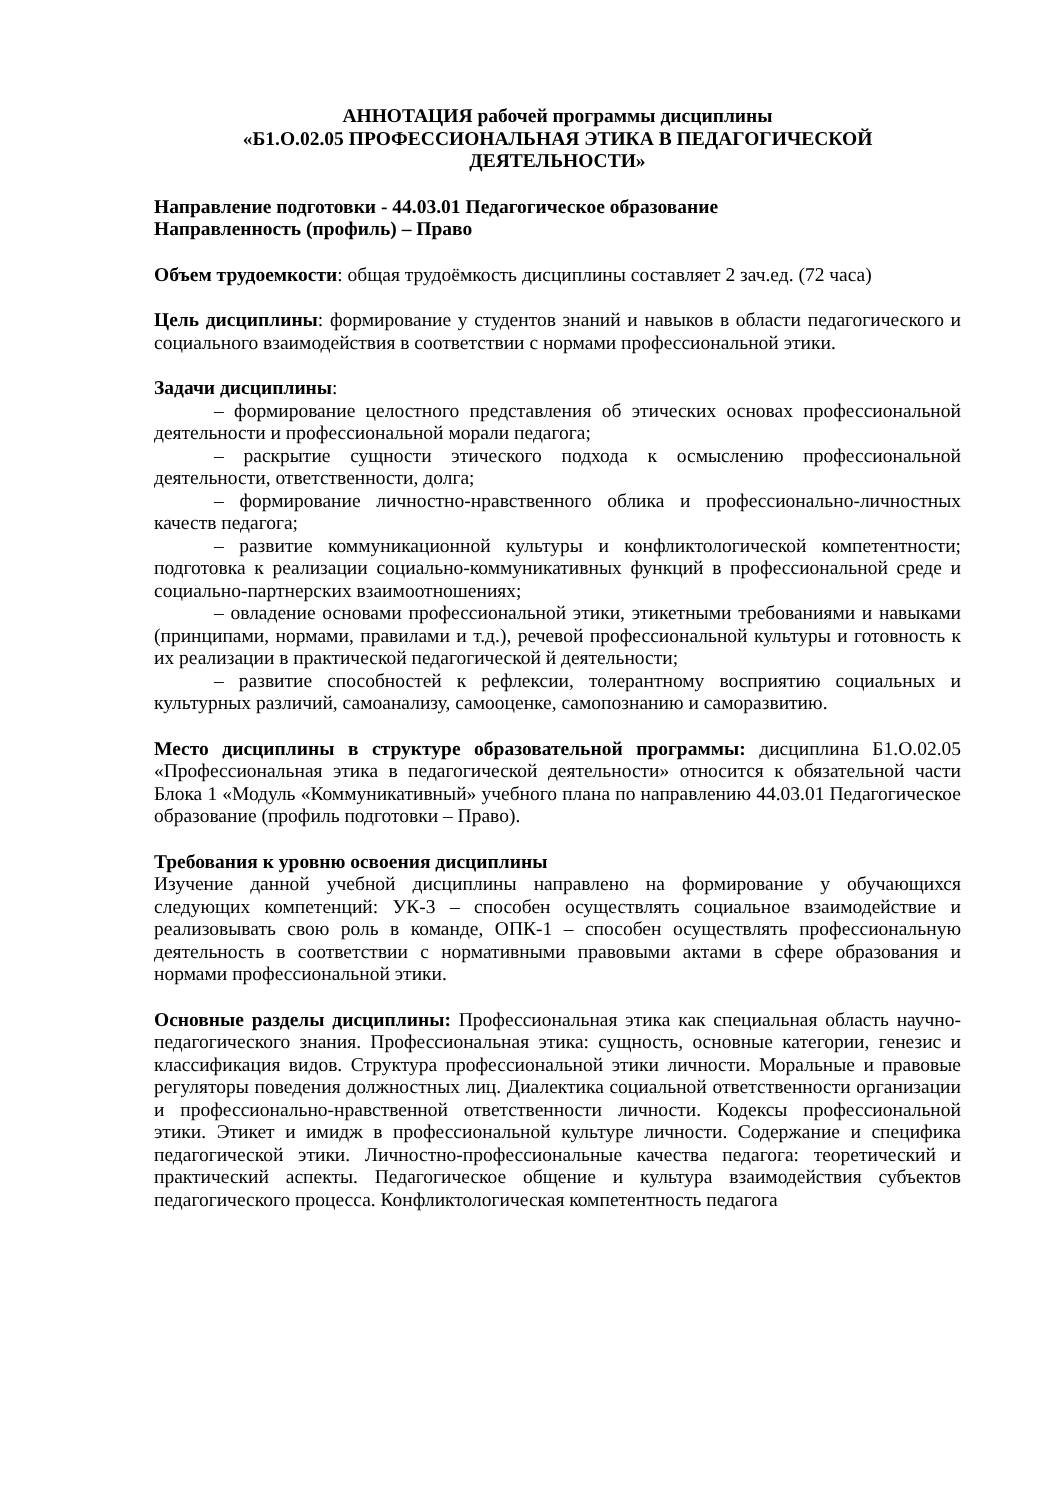АННОТАЦИЯ рабочей программы дисциплины
«Б1.О.02.05 ПРОФЕССИОНАЛЬНАЯ ЭТИКА В ПЕДАГОГИЧЕСКОЙ ДЕЯТЕЛЬНОСТИ»
Направление подготовки - 44.03.01 Педагогическое образование
Направленность (профиль) – Право
Объем трудоемкости: общая трудоёмкость дисциплины составляет 2 зач.ед. (72 часа)
Цель дисциплины: формирование у студентов знаний и навыков в области педагогического и социального взаимодействия в соответствии с нормами профессиональной этики.
Задачи дисциплины:
– формирование целостного представления об этических основах профессиональной деятельности и профессиональной морали педагога;
– раскрытие сущности этического подхода к осмыслению профессиональной деятельности, ответственности, долга;
– формирование личностно-нравственного облика и профессионально-личностных качеств педагога;
– развитие коммуникационной культуры и конфликтологической компетентности; подготовка к реализации социально-коммуникативных функций в профессиональной среде и социально-партнерских взаимоотношениях;
– овладение основами профессиональной этики, этикетными требованиями и навыками (принципами, нормами, правилами и т.д.), речевой профессиональной культуры и готовность к их реализации в практической педагогической й деятельности;
– развитие способностей к рефлексии, толерантному восприятию социальных и культурных различий, самоанализу, самооценке, самопознанию и саморазвитию.
Место дисциплины в структуре образовательной программы: дисциплина Б1.О.02.05 «Профессиональная этика в педагогической деятельности» относится к обязательной части Блока 1 «Модуль «Коммуникативный» учебного плана по направлению 44.03.01 Педагогическое образование (профиль подготовки – Право).
Требования к уровню освоения дисциплины
Изучение данной учебной дисциплины направлено на формирование у обучающихся следующих компетенций: УК-3 – способен осуществлять социальное взаимодействие и реализовывать свою роль в команде, ОПК-1 – способен осуществлять профессиональную деятельность в соответствии с нормативными правовыми актами в сфере образования и нормами профессиональной этики.
Основные разделы дисциплины: Профессиональная этика как специальная область научно-педагогического знания. Профессиональная этика: сущность, основные категории, генезис и классификация видов. Структура профессиональной этики личности. Моральные и правовые регуляторы поведения должностных лиц. Диалектика социальной ответственности организации и профессионально-нравственной ответственности личности. Кодексы профессиональной этики. Этикет и имидж в профессиональной культуре личности. Содержание и специфика педагогической этики. Личностно-профессиональные качества педагога: теоретический и практический аспекты. Педагогическое общение и культура взаимодействия субъектов педагогического процесса. Конфликтологическая компетентность педагога